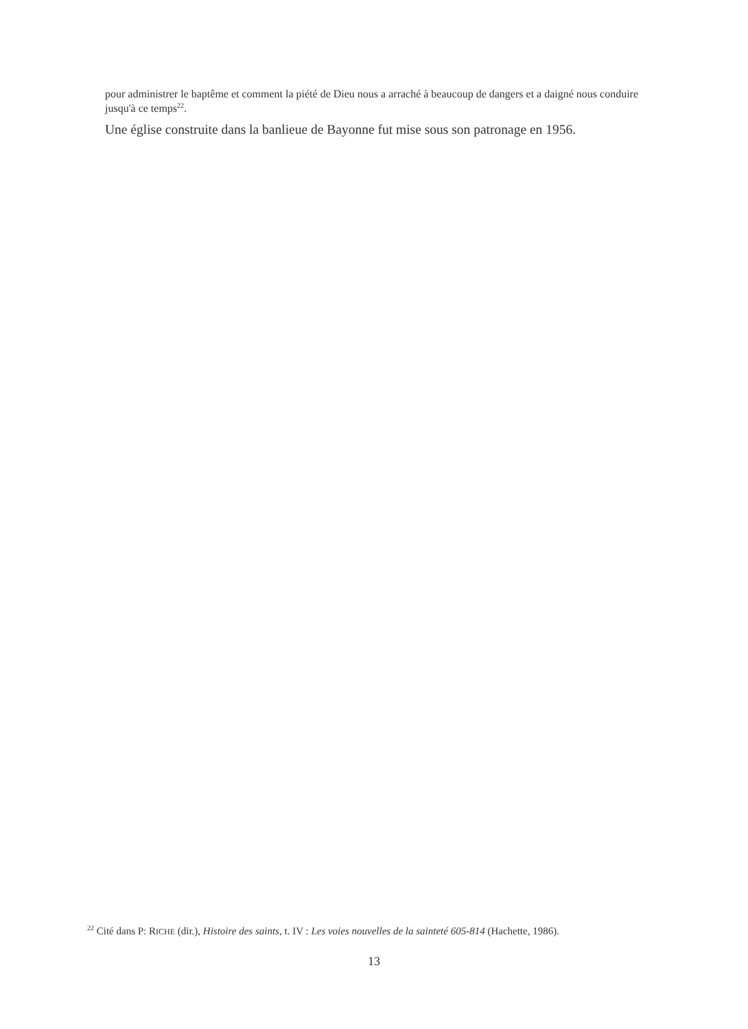pour administrer le baptême et comment la piété de Dieu nous a arraché à beaucoup de dangers et a daigné nous conduire jusqu'à ce temps<sup>22</sup>.
Une église construite dans la banlieue de Bayonne fut mise sous son patronage en 1956.
<sup>22</sup> Cité dans P: RICHE (dir.), Histoire des saints, t. IV : Les voies nouvelles de la sainteté 605-814 (Hachette, 1986).
13